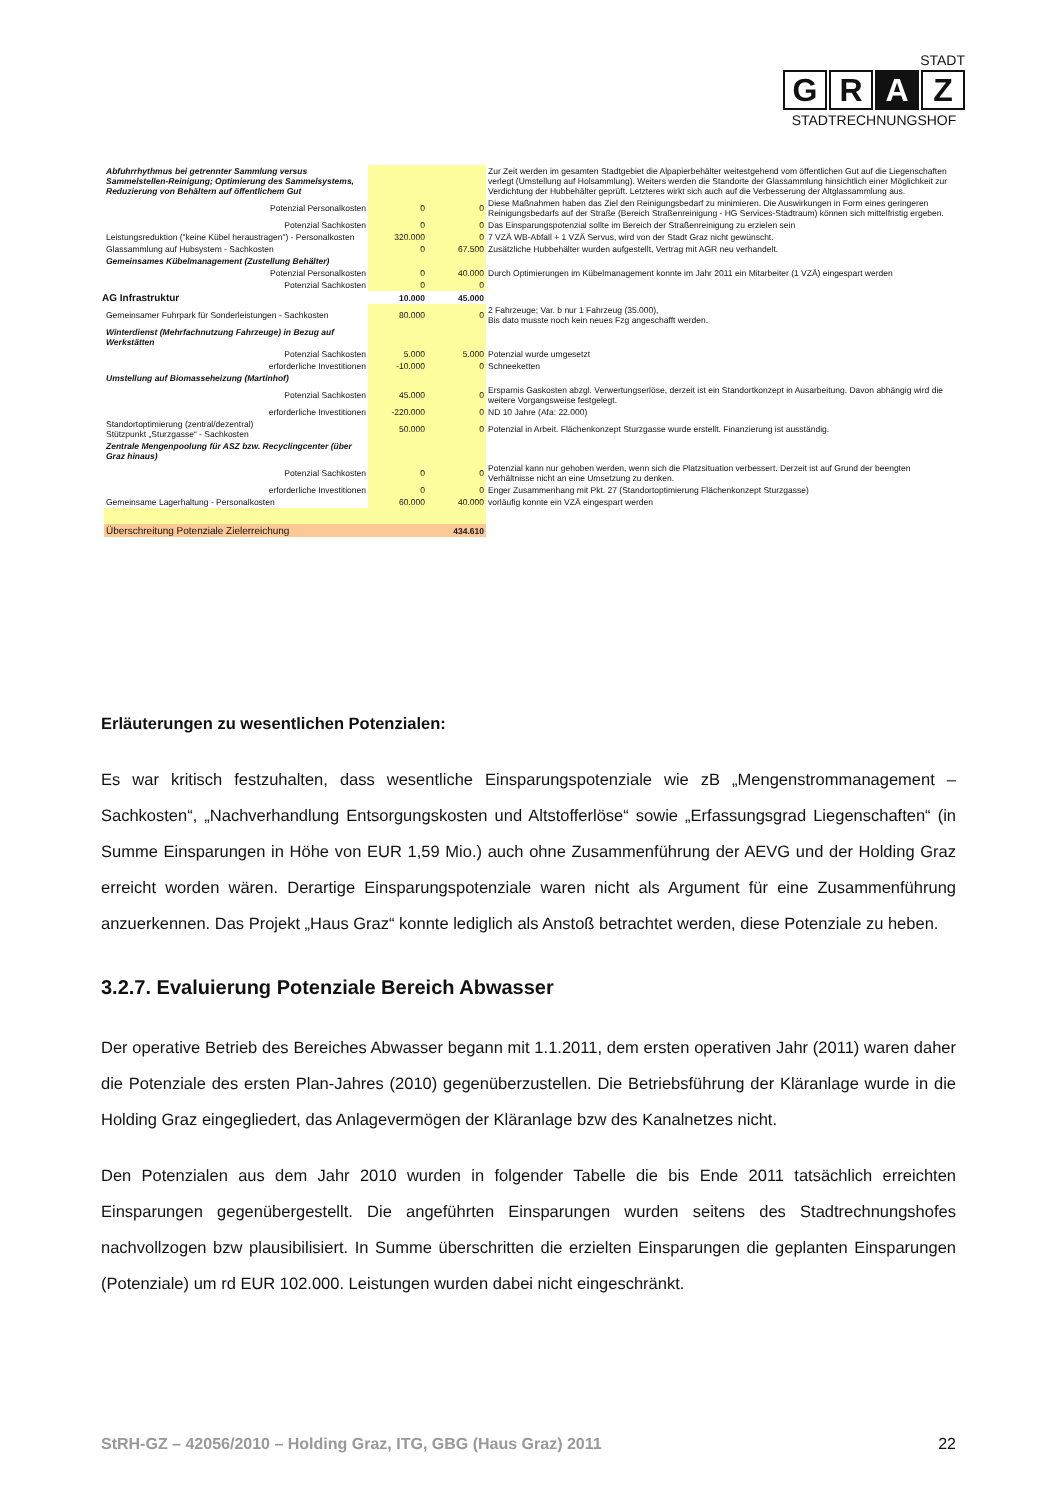STADT
G R A Z
STADTRECHNUNGSHOF
| | Abfuhrrhythmus bei getrennter Sammlung versus Sammelstellen-Reinigung; Optimierung des Sammelsystems, Reduzierung von Behältern auf öffentlichem Gut | | | Zur Zeit werden im gesamten Stadtgebiet die Alpapierbehälter weitestgehend vom öffentlichen Gut auf die Liegenschaften verlegt (Umstellung auf Holsammlung). Weiters werden die Standorte der Glassammlung hinsichtlich einer Möglichkeit zur Verdichtung der Hubbehälter geprüft. Letzteres wirkt sich auch auf die Verbesserung der Altglassammlung aus. |
| | Potenzial Personalkosten | 0 | 0 | Diese Maßnahmen haben das Ziel den Reinigungsbedarf zu minimieren. Die Auswirkungen in Form eines geringeren Reinigungsbedarfs auf der Straße (Bereich Straßenreinigung - HG Services-Stadtraum) können sich mittelfristig ergeben. |
| | Potenzial Sachkosten | 0 | 0 | Das Einsparungspotenzial sollte im Bereich der Straßenreinigung zu erzielen sein |
| | Leistungsreduktion ("keine Kübel heraustragen") - Personalkosten | 320.000 | 0 | 7 VZÄ WB-Abfall + 1 VZÄ Servus, wird von der Stadt Graz nicht gewünscht. |
| | Glassammlung auf Hubsystem - Sachkosten | 0 | 67.500 | Zusätzliche Hubbehälter wurden aufgestellt, Vertrag mit AGR neu verhandelt. |
| | Gemeinsames Kübelmanagement (Zustellung Behälter) | | | |
| | Potenzial Personalkosten | 0 | 40.000 | Durch Optimierungen im Kübelmanagement konnte im Jahr 2011 ein Mitarbeiter (1 VZÄ) eingespart werden |
| | Potenzial Sachkosten | 0 | 0 | |
| AG Infrastruktur | | 10.000 | 45.000 | |
| | Gemeinsamer Fuhrpark für Sonderleistungen - Sachkosten | 80.000 | 0 | 2 Fahrzeuge; Var. b nur 1 Fahrzeug (35.000), Bis dato musste noch kein neues Fzg angeschafft werden. |
| | Winterdienst (Mehrfachnutzung Fahrzeuge) in Bezug auf Werkstätten | | | |
| | Potenzial Sachkosten | 5.000 | 5.000 | Potenzial wurde umgesetzt |
| | erforderliche Investitionen | -10.000 | 0 | Schneeketten |
| | Umstellung auf Biomasseheizung (Martinhof) | | | |
| | Potenzial Sachkosten | 45.000 | 0 | Ersparnis Gaskosten abzgl. Verwertungserlöse, derzeit ist ein Standortkonzept in Ausarbeitung. Davon abhängig wird die weitere Vorgangsweise festgelegt. |
| | erforderliche Investitionen | -220.000 | 0 | ND 10 Jahre (Afa: 22.000) |
| | Standortoptimierung (zentral/dezentral) Stützpunkt „Sturzgasse“ - Sachkosten | 50.000 | 0 | Potenzial in Arbeit. Flächenkonzept Sturzgasse wurde erstellt. Finanzierung ist ausständig. |
| | Zentrale Mengenpoolung für ASZ bzw. Recyclingcenter (über Graz hinaus) | | | |
| | Potenzial Sachkosten | 0 | 0 | Potenzial kann nur gehoben werden, wenn sich die Platzsituation verbessert. Derzeit ist auf Grund der beengten Verhältnisse nicht an eine Umsetzung zu denken. |
| | erforderliche Investitionen | 0 | 0 | Enger Zusammenhang mit Pkt. 27 (Standortoptimierung Flächenkonzept Sturzgasse) |
| | Gemeinsame Lagerhaltung - Personalkosten | 60.000 | 40.000 | vorläufig konnte ein VZÄ eingespart werden |
| | Überschreitung Potenziale Zielerreichung | | 434.610 | |
Erläuterungen zu wesentlichen Potenzialen:
Es war kritisch festzuhalten, dass wesentliche Einsparungspotenziale wie zB „Mengenstrommanagement – Sachkosten“, „Nachverhandlung Entsorgungskosten und Altstofferlöse“ sowie „Erfassungsgrad Liegenschaften“ (in Summe Einsparungen in Höhe von EUR 1,59 Mio.) auch ohne Zusammenführung der AEVG und der Holding Graz erreicht worden wären. Derartige Einsparungspotenziale waren nicht als Argument für eine Zusammenführung anzuerkennen. Das Projekt „Haus Graz“ konnte lediglich als Anstoß betrachtet werden, diese Potenziale zu heben.
3.2.7. Evaluierung Potenziale Bereich Abwasser
Der operative Betrieb des Bereiches Abwasser begann mit 1.1.2011, dem ersten operativen Jahr (2011) waren daher die Potenziale des ersten Plan-Jahres (2010) gegenüberzustellen. Die Betriebsführung der Kläranlage wurde in die Holding Graz eingegliedert, das Anlagevermögen der Kläranlage bzw des Kanalnetzes nicht.
Den Potenzialen aus dem Jahr 2010 wurden in folgender Tabelle die bis Ende 2011 tatsächlich erreichten Einsparungen gegenübergestellt. Die angeführten Einsparungen wurden seitens des Stadtrechnungshofes nachvollzogen bzw plausibilisiert. In Summe überschritten die erzielten Einsparungen die geplanten Einsparungen (Potenziale) um rd EUR 102.000. Leistungen wurden dabei nicht eingeschränkt.
StRH-GZ – 42056/2010 – Holding Graz, ITG, GBG (Haus Graz) 2011 22